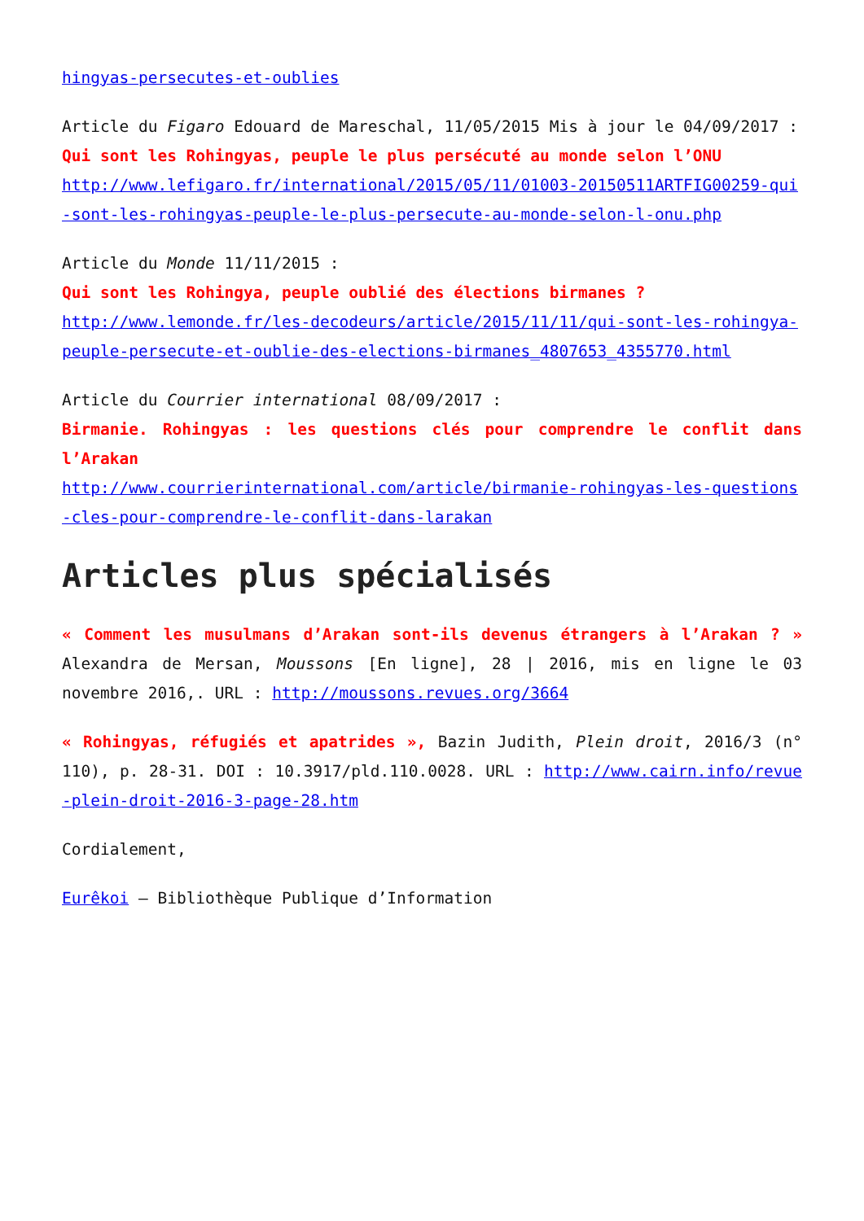hingyas-persecutes-et-oublies
Article du Figaro Edouard de Mareschal, 11/05/2015 Mis à jour le 04/09/2017 :
Qui sont les Rohingyas, peuple le plus persécuté au monde selon l’ONU
http://www.lefigaro.fr/international/2015/05/11/01003-20150511ARTFIG00259-qui-sont-les-rohingyas-peuple-le-plus-persecute-au-monde-selon-l-onu.php
Article du Monde 11/11/2015 :
Qui sont les Rohingya, peuple oublié des élections birmanes ?
http://www.lemonde.fr/les-decodeurs/article/2015/11/11/qui-sont-les-rohingya-peuple-persecute-et-oublie-des-elections-birmanes_4807653_4355770.html
Article du Courrier international 08/09/2017 :
Birmanie. Rohingyas : les questions clés pour comprendre le conflit dans l’Arakan
http://www.courrierinternational.com/article/birmanie-rohingyas-les-questions-cles-pour-comprendre-le-conflit-dans-larakan
Articles plus spécialisés
« Comment les musulmans d’Arakan sont-ils devenus étrangers à l’Arakan ? » Alexandra de Mersan, Moussons [En ligne], 28 | 2016, mis en ligne le 03 novembre 2016,. URL : http://moussons.revues.org/3664
« Rohingyas, réfugiés et apatrides », Bazin Judith, Plein droit, 2016/3 (n° 110), p. 28-31. DOI : 10.3917/pld.110.0028. URL : http://www.cairn.info/revue-plein-droit-2016-3-page-28.htm
Cordialement,
Eurêkoi – Bibliothèque Publique d’Information